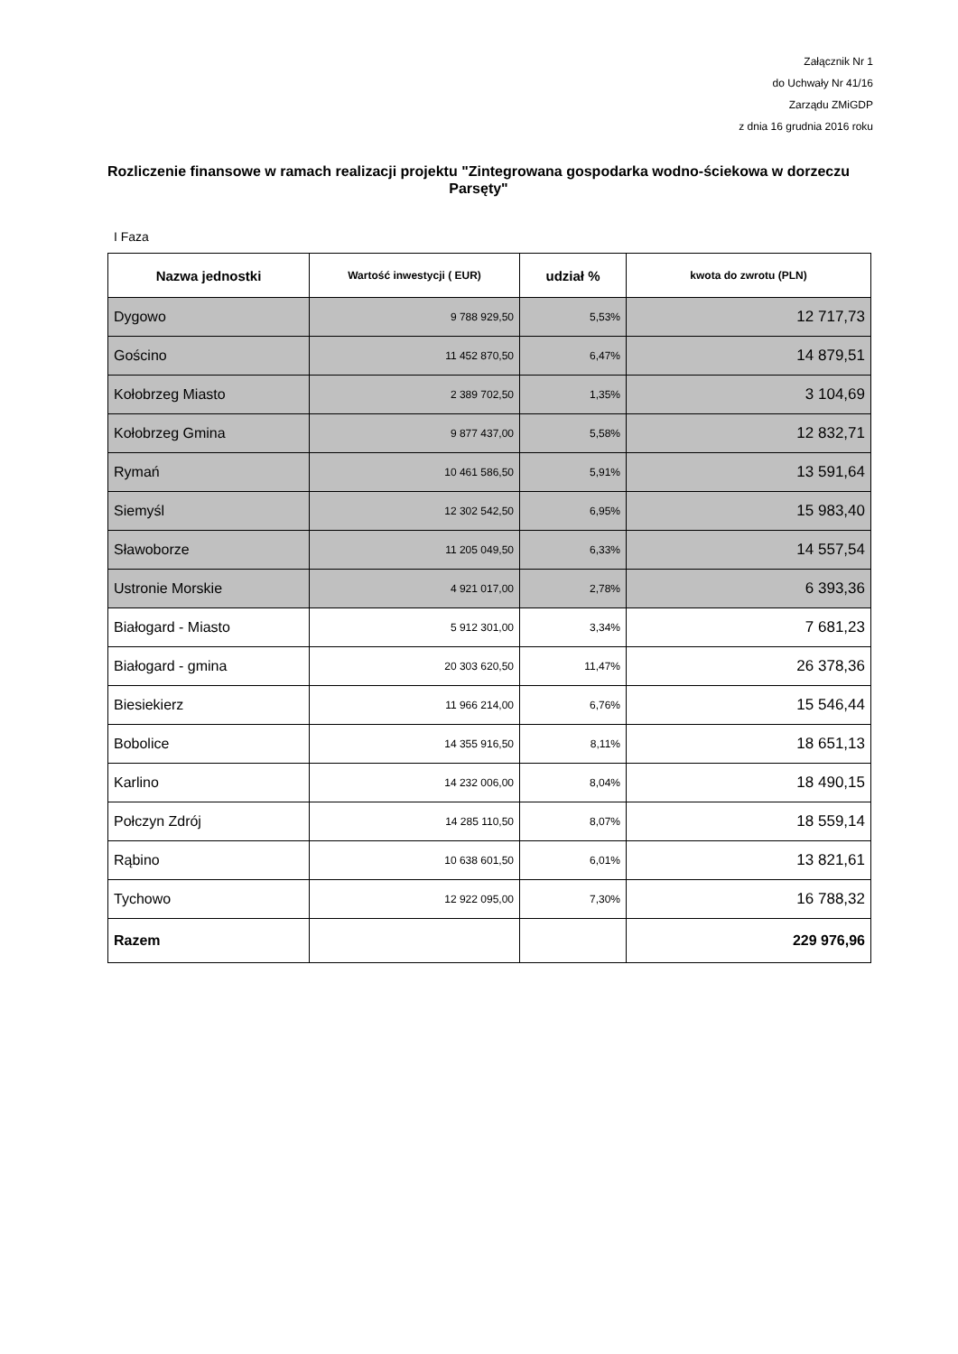Załącznik Nr 1
do Uchwały Nr 41/16
Zarządu ZMiGDP
z dnia 16 grudnia 2016 roku
Rozliczenie finansowe w ramach realizacji projektu "Zintegrowana gospodarka wodno-ściekowa w dorzeczu Parsęty"
I Faza
| Nazwa jednostki | Wartość inwestycji ( EUR) | udział % | kwota do zwrotu (PLN) |
| --- | --- | --- | --- |
| Dygowo | 9 788 929,50 | 5,53% | 12 717,73 |
| Gościno | 11 452 870,50 | 6,47% | 14 879,51 |
| Kołobrzeg Miasto | 2 389 702,50 | 1,35% | 3 104,69 |
| Kołobrzeg Gmina | 9 877 437,00 | 5,58% | 12 832,71 |
| Rymań | 10 461 586,50 | 5,91% | 13 591,64 |
| Siemyśl | 12 302 542,50 | 6,95% | 15 983,40 |
| Sławoborze | 11 205 049,50 | 6,33% | 14 557,54 |
| Ustronie Morskie | 4 921 017,00 | 2,78% | 6 393,36 |
| Białogard - Miasto | 5 912 301,00 | 3,34% | 7 681,23 |
| Białogard - gmina | 20 303 620,50 | 11,47% | 26 378,36 |
| Biesiekierz | 11 966 214,00 | 6,76% | 15 546,44 |
| Bobolice | 14 355 916,50 | 8,11% | 18 651,13 |
| Karlino | 14 232 006,00 | 8,04% | 18 490,15 |
| Połczyn Zdrój | 14 285 110,50 | 8,07% | 18 559,14 |
| Rąbino | 10 638 601,50 | 6,01% | 13 821,61 |
| Tychowo | 12 922 095,00 | 7,30% | 16 788,32 |
| Razem | | | 229 976,96 |